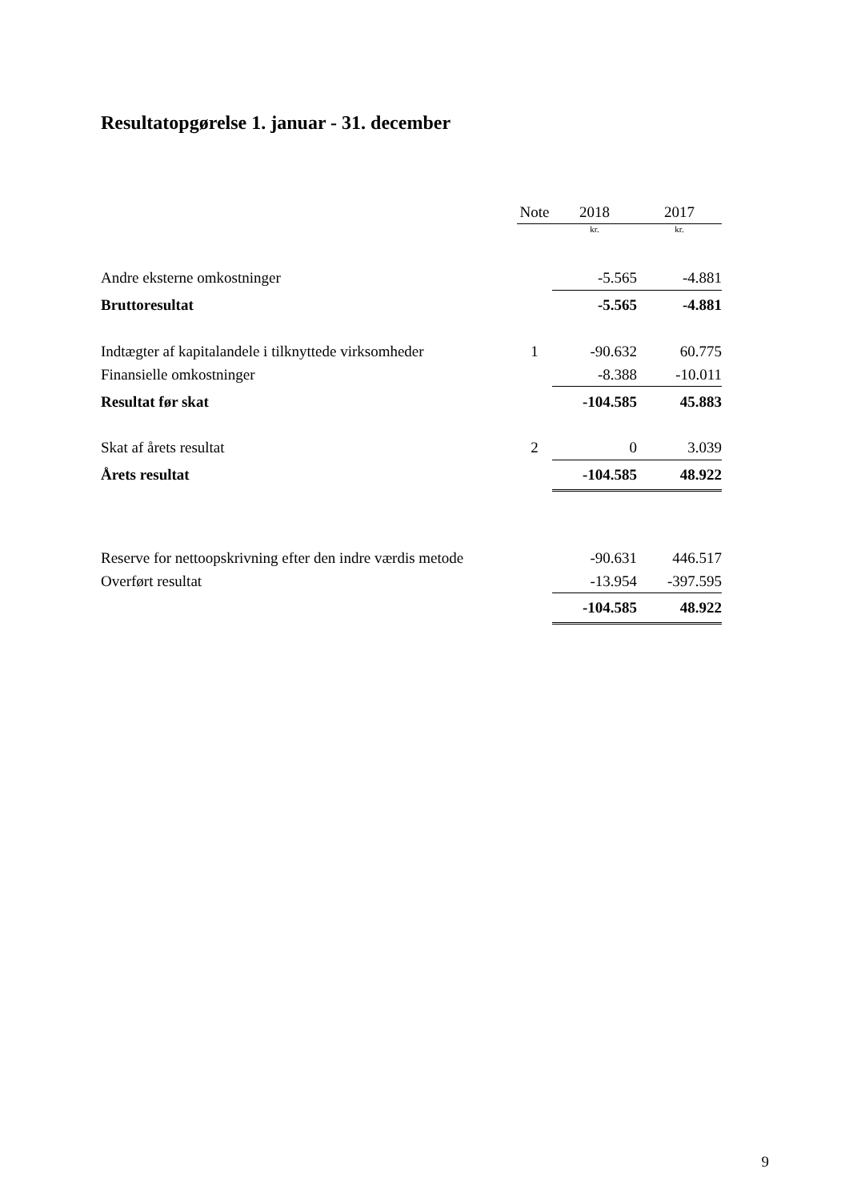Resultatopgørelse 1. januar - 31. december
| | Note | | 2018 | | 2017 |
| --- | --- | --- | --- | --- | --- |
| | | | kr. | | kr. |
| Andre eksterne omkostninger | | | -5.565 | | -4.881 |
| Bruttoresultat | | | -5.565 | | -4.881 |
| Indtægter af kapitalandele i tilknyttede virksomheder | 1 | | -90.632 | | 60.775 |
| Finansielle omkostninger | | | -8.388 | | -10.011 |
| Resultat før skat | | | -104.585 | | 45.883 |
| Skat af årets resultat | 2 | | 0 | | 3.039 |
| Årets resultat | | | -104.585 | | 48.922 |
| Reserve for nettoopskrivning efter den indre værdis metode | | | -90.631 | | 446.517 |
| Overført resultat | | | -13.954 | | -397.595 |
| | | | -104.585 | | 48.922 |
9